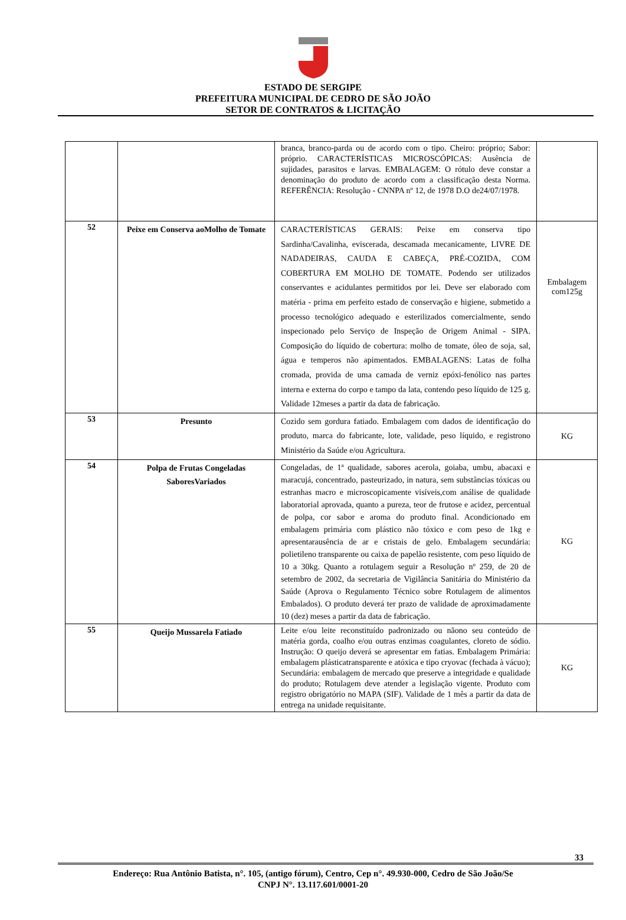ESTADO DE SERGIPE
PREFEITURA MUNICIPAL DE CEDRO DE SÃO JOÃO
SETOR DE CONTRATOS & LICITAÇÃO
| | | branca, branco-parda ou de acordo com o tipo. Cheiro: próprio; Sabor: próprio. CARACTERÍSTICAS MICROSCÓPICAS: Ausência de sujidades, parasitos e larvas. EMBALAGEM: O rótulo deve constar a denominação do produto de acordo com a classificação desta Norma. REFERÊNCIA: Resolução - CNNPA nº 12, de 1978 D.O de24/07/1978. | |
| 52 | Peixe em Conserva aoMolho de Tomate | CARACTERÍSTICAS GERAIS: Peixe em conserva tipo Sardinha/Cavalinha, eviscerada, descamada mecanicamente, LIVRE DE NADADEIRAS, CAUDA E CABEÇA, PRÉ-COZIDA, COM COBERTURA EM MOLHO DE TOMATE. Podendo ser utilizados conservantes e acidulantes permitidos por lei. Deve ser elaborado com matéria - prima em perfeito estado de conservação e higiene, submetido a processo tecnológico adequado e esterilizados comercialmente, sendo inspecionado pelo Serviço de Inspeção de Origem Animal - SIPA. Composição do líquido de cobertura: molho de tomate, óleo de soja, sal, água e temperos não apimentados. EMBALAGENS: Latas de folha cromada, provida de uma camada de verniz epóxi-fenólico nas partes interna e externa do corpo e tampo da lata, contendo peso líquido de 125 g. Validade 12meses a partir da data de fabricação. | Embalagem com125g |
| 53 | Presunto | Cozido sem gordura fatiado. Embalagem com dados de identificação do produto, marca do fabricante, lote, validade, peso líquido, e registrono Ministério da Saúde e/ou Agricultura. | KG |
| 54 | Polpa de Frutas Congeladas SaboresVariados | Congeladas, de 1ª qualidade, sabores acerola, goiaba, umbu, abacaxi e maracujá, concentrado, pasteurizado, in natura, sem substâncias tóxicas ou estranhas macro e microscopicamente visíveis,com análise de qualidade laboratorial aprovada, quanto a pureza, teor de frutose e acidez, percentual de polpa, cor sabor e aroma do produto final. Acondicionado em embalagem primária com plástico não tóxico e com peso de 1kg e apresentarausência de ar e cristais de gelo. Embalagem secundária: polietileno transparente ou caixa de papelão resistente, com peso líquido de 10 a 30kg. Quanto a rotulagem seguir a Resolução nº 259, de 20 de setembro de 2002, da secretaria de Vigilância Sanitária do Ministério da Saúde (Aprova o Regulamento Técnico sobre Rotulagem de alimentos Embalados). O produto deverá ter prazo de validade de aproximadamente 10 (dez) meses a partir da data de fabricação. | KG |
| 55 | Queijo Mussarela Fatiado | Leite e/ou leite reconstituído padronizado ou nãono seu conteúdo de matéria gorda, coalho e/ou outras enzimas coagulantes, cloreto de sódio. Instrução: O queijo deverá se apresentar em fatias. Embalagem Primária: embalagem plásticatransparente e atóxica e tipo cryovac (fechada à vácuo); Secundária: embalagem de mercado que preserve a integridade e qualidade do produto; Rotulagem deve atender a legislação vigente. Produto com registro obrigatório no MAPA (SIF). Validade de 1 mês a partir da data de entrega na unidade requisitante. | KG |
33
Endereço: Rua Antônio Batista, n°. 105, (antigo fórum), Centro, Cep n°. 49.930-000, Cedro de São João/Se
CNPJ N°. 13.117.601/0001-20